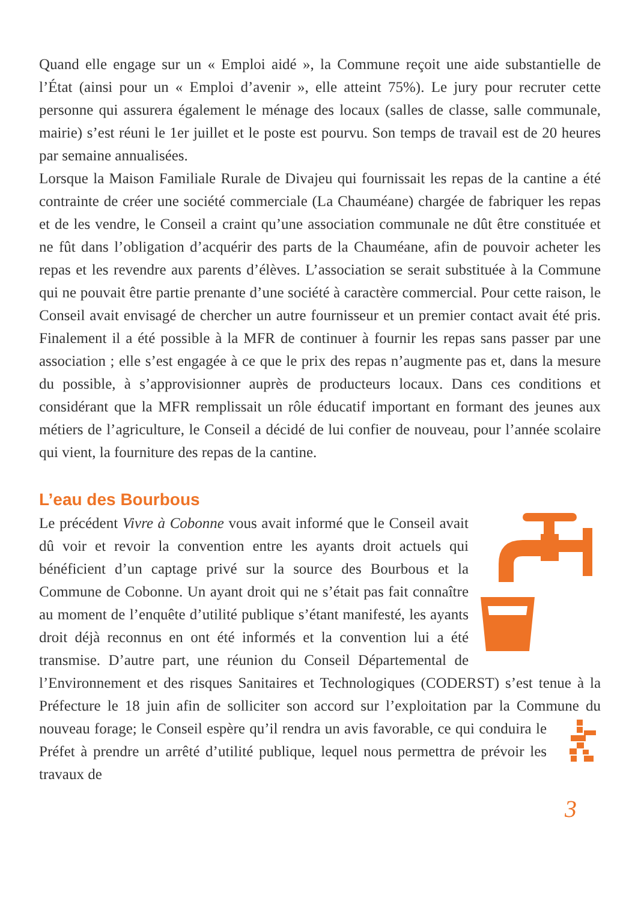Quand elle engage sur un « Emploi aidé », la Commune reçoit une aide substantielle de l’État (ainsi pour un « Emploi d’avenir », elle atteint 75%). Le jury pour recruter cette personne qui assurera également le ménage des locaux (salles de classe, salle communale, mairie) s’est réuni le 1er juillet et le poste est pourvu. Son temps de travail est de 20 heures par semaine annualisées.
Lorsque la Maison Familiale Rurale de Divajeu qui fournissait les repas de la cantine a été contrainte de créer une société commerciale (La Chauméane) chargée de fabriquer les repas et de les vendre, le Conseil a craint qu’une association communale ne dût être constituée et ne fût dans l’obligation d’acquérir des parts de la Chauméane, afin de pouvoir acheter les repas et les revendre aux parents d’élèves. L’association se serait substituée à la Commune qui ne pouvait être partie prenante d’une société à caractère commercial. Pour cette raison, le Conseil avait envisagé de chercher un autre fournisseur et un premier contact avait été pris. Finalement il a été possible à la MFR de continuer à fournir les repas sans passer par une association ; elle s’est engagée à ce que le prix des repas n’augmente pas et, dans la mesure du possible, à s’approvisionner auprès de producteurs locaux. Dans ces conditions et considérant que la MFR remplissait un rôle éducatif important en formant des jeunes aux métiers de l’agriculture, le Conseil a décidé de lui confier de nouveau, pour l’année scolaire qui vient, la fourniture des repas de la cantine.
L’eau des Bourbous
Le précédent Vivre à Cobonne vous avait informé que le Conseil avait dû voir et revoir la convention entre les ayants droit actuels qui bénéficient d’un captage privé sur la source des Bourbous et la Commune de Cobonne. Un ayant droit qui ne s’était pas fait connaître au moment de l’enquête d’utilité publique s’étant manifesté, les ayants droit déjà reconnus en ont été informés et la convention lui a été transmise. D’autre part, une réunion du Conseil Départemental de l’Environnement et des risques Sanitaires et Technologiques (CODERST) s’est tenue à la Préfecture le 18 juin afin de solliciter son accord sur l’exploitation par la Commune du nouveau forage; le Conseil espère qu’il rendra un avis favorable, ce qui conduira le Préfet à prendre un arrêté d’utilité publique, lequel nous permettra de prévoir les travaux de
3